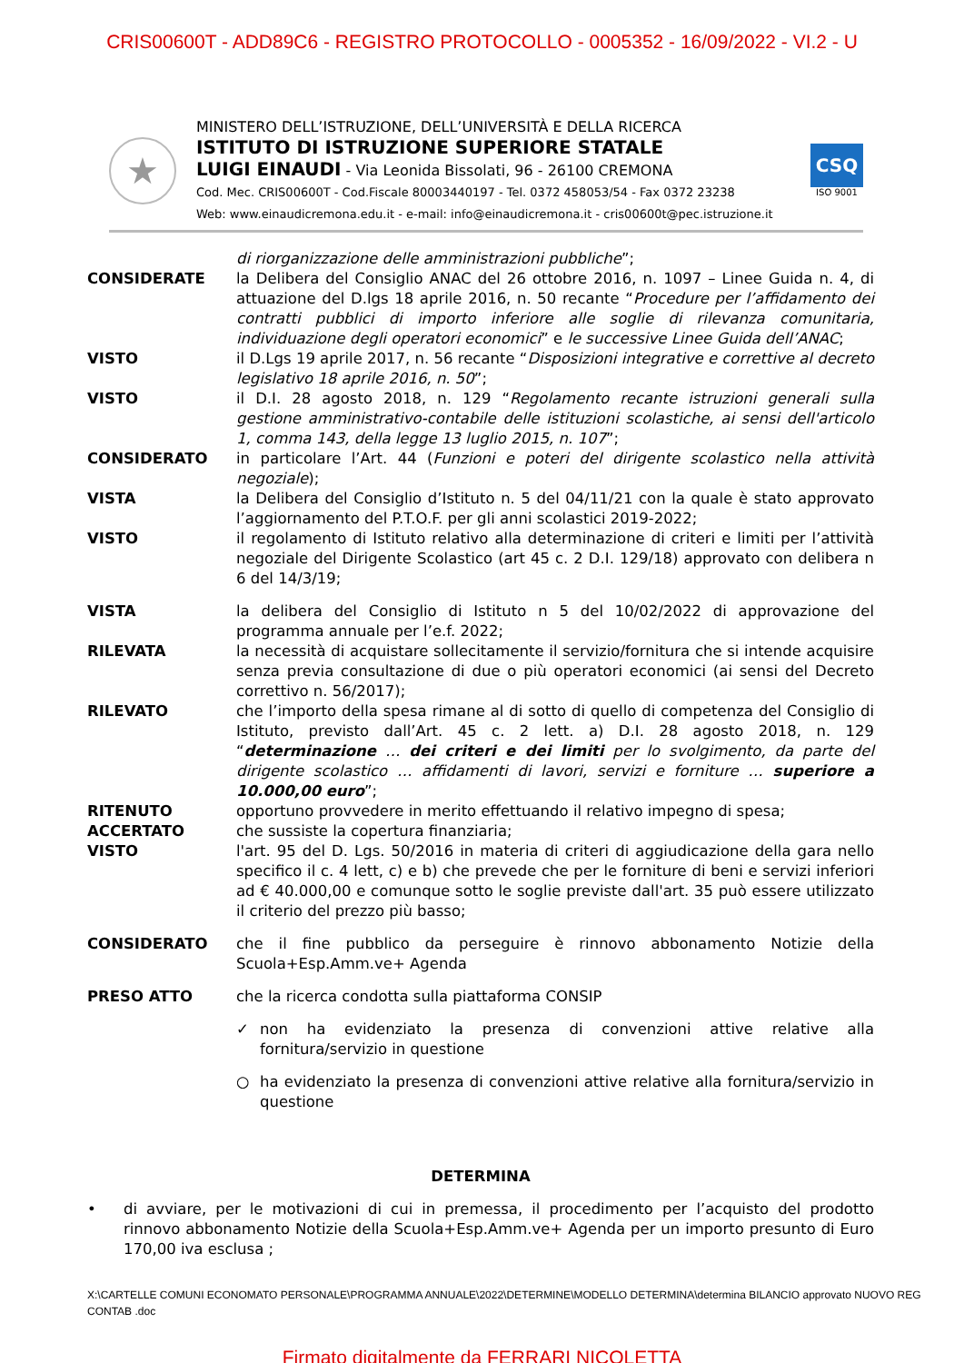CRIS00600T - ADD89C6 - REGISTRO PROTOCOLLO - 0005352 - 16/09/2022 - VI.2 - U
★
MINISTERO DELL’ISTRUZIONE, DELL’UNIVERSITÀ E DELLA RICERCA
ISTITUTO DI ISTRUZIONE SUPERIORE STATALE
LUIGI EINAUDI - Via Leonida Bissolati, 96 - 26100 CREMONA
Cod. Mec. CRIS00600T - Cod.Fiscale 80003440197 - Tel. 0372 458053/54 - Fax 0372 23238
Web: www.einaudicremona.edu.it - e-mail: info@einaudicremona.it - cris00600t@pec.istruzione.it
CSQ
ISO 9001
di riorganizzazione delle amministrazioni pubbliche”;
CONSIDERATE la Delibera del Consiglio ANAC del 26 ottobre 2016, n. 1097 – Linee Guida n. 4, di attuazione del D.lgs 18 aprile 2016, n. 50 recante “Procedure per l’affidamento dei contratti pubblici di importo inferiore alle soglie di rilevanza comunitaria, individuazione degli operatori economici” e le successive Linee Guida dell’ANAC;
VISTO il D.Lgs 19 aprile 2017, n. 56 recante “Disposizioni integrative e correttive al decreto legislativo 18 aprile 2016, n. 50”;
VISTO il D.I. 28 agosto 2018, n. 129 “Regolamento recante istruzioni generali sulla gestione amministrativo-contabile delle istituzioni scolastiche, ai sensi dell'articolo 1, comma 143, della legge 13 luglio 2015, n. 107”;
CONSIDERATO in particolare l’Art. 44 (Funzioni e poteri del dirigente scolastico nella attività negoziale);
VISTA la Delibera del Consiglio d’Istituto n. 5 del 04/11/21 con la quale è stato approvato l’aggiornamento del P.T.O.F. per gli anni scolastici 2019-2022;
VISTO il regolamento di Istituto relativo alla determinazione di criteri e limiti per l’attività negoziale del Dirigente Scolastico (art 45 c. 2 D.I. 129/18) approvato con delibera n 6 del 14/3/19;
VISTA la delibera del Consiglio di Istituto n 5 del 10/02/2022 di approvazione del programma annuale per l’e.f. 2022;
RILEVATA la necessità di acquistare sollecitamente il servizio/fornitura che si intende acquisire senza previa consultazione di due o più operatori economici (ai sensi del Decreto correttivo n. 56/2017);
RILEVATO che l’importo della spesa rimane al di sotto di quello di competenza del Consiglio di Istituto, previsto dall’Art. 45 c. 2 lett. a) D.I. 28 agosto 2018, n. 129 “determinazione … dei criteri e dei limiti per lo svolgimento, da parte del dirigente scolastico … affidamenti di lavori, servizi e forniture … superiore a 10.000,00 euro”;
RITENUTO opportuno provvedere in merito effettuando il relativo impegno di spesa;
ACCERTATO che sussiste la copertura finanziaria;
VISTO l'art. 95 del D. Lgs. 50/2016 in materia di criteri di aggiudicazione della gara nello specifico il c. 4 lett, c) e b) che prevede che per le forniture di beni e servizi inferiori ad € 40.000,00 e comunque sotto le soglie previste dall'art. 35 può essere utilizzato il criterio del prezzo più basso;
CONSIDERATO che il fine pubblico da perseguire è rinnovo abbonamento Notizie della Scuola+Esp.Amm.ve+ Agenda
PRESO ATTO che la ricerca condotta sulla piattaforma CONSIP
✓ non ha evidenziato la presenza di convenzioni attive relative alla fornitura/servizio in questione
○ ha evidenziato la presenza di convenzioni attive relative alla fornitura/servizio in questione
DETERMINA
• di avviare, per le motivazioni di cui in premessa, il procedimento per l’acquisto del prodotto rinnovo abbonamento Notizie della Scuola+Esp.Amm.ve+ Agenda per un importo presunto di Euro 170,00 iva esclusa ;
X:\CARTELLE COMUNI ECONOMATO PERSONALE\PROGRAMMA ANNUALE\2022\DETERMINE\MODELLO DETERMINA\determina BILANCIO approvato NUOVO REG CONTAB .doc
Firmato digitalmente da FERRARI NICOLETTA